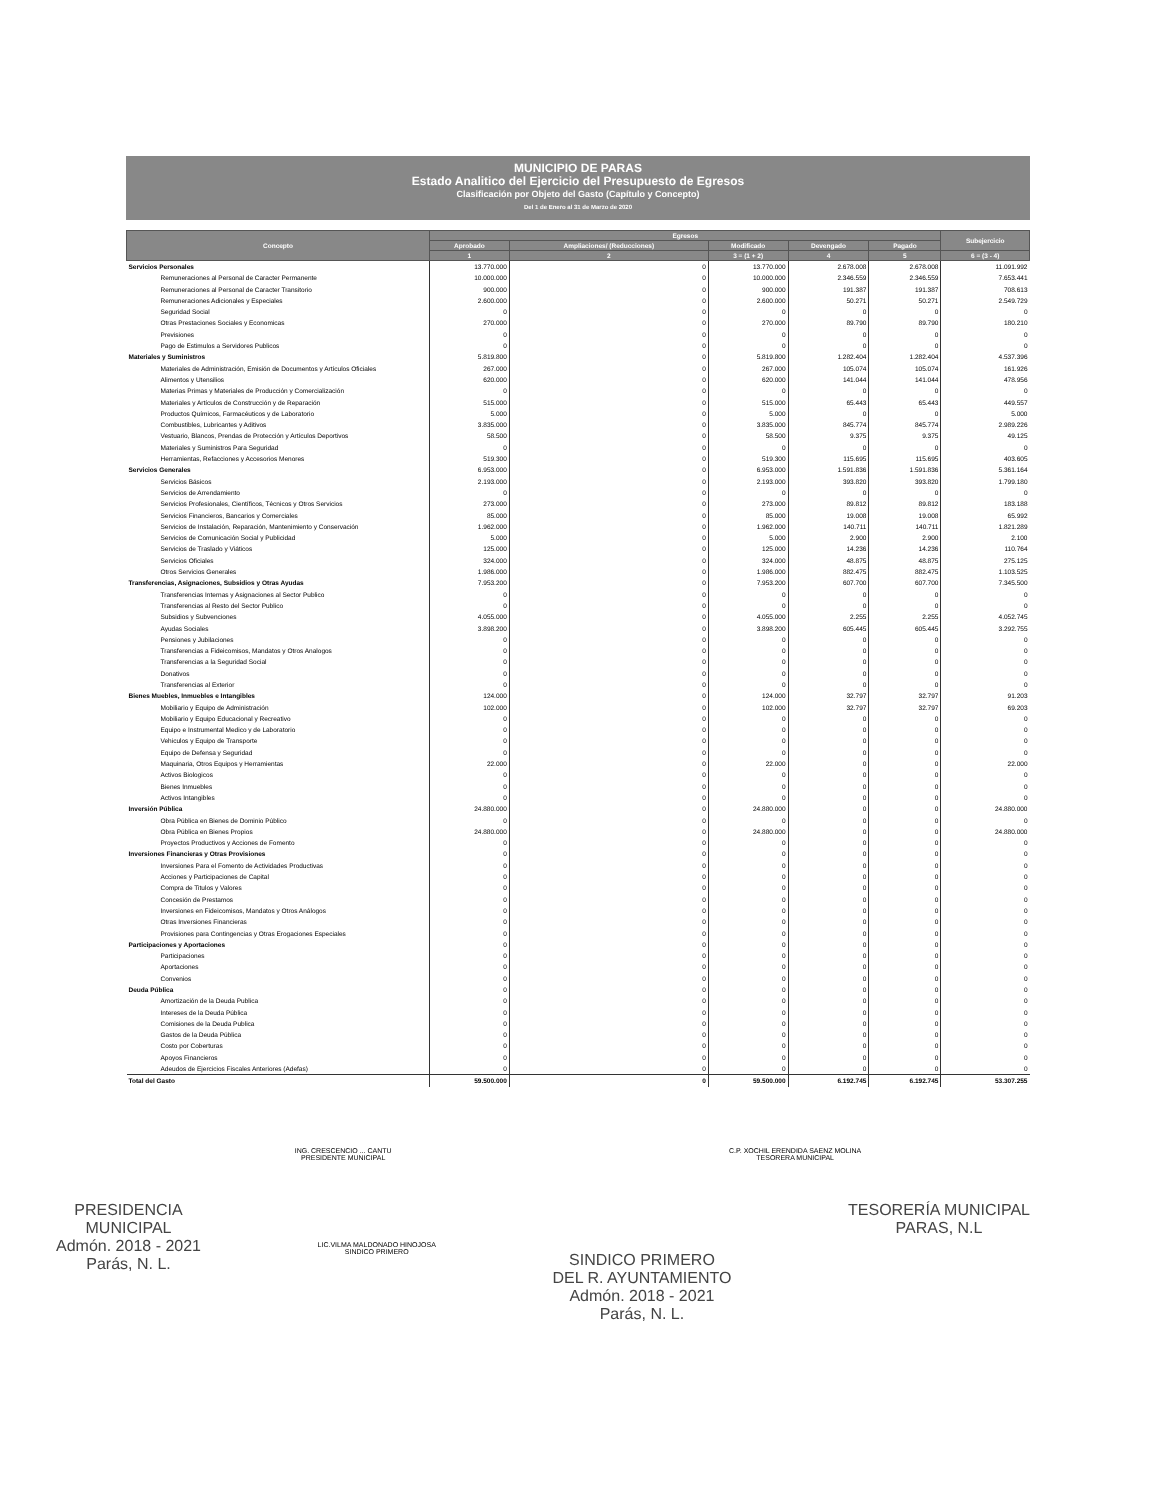MUNICIPIO DE PARAS
Estado Analitico del Ejercicio del Presupuesto de Egresos
Clasificación por Objeto del Gasto (Capítulo y Concepto)
Del 1 de Enero al 31 de Marzo de 2020
| Concepto | Egresos | | | | | Subejercicio |
| --- | --- | --- | --- | --- | --- | --- |
| | Aprobado | Ampliaciones/ (Reducciones) | Modificado | Devengado | Pagado | |
| | 1 | 2 | 3 = (1 + 2) | 4 | 5 | 6 = (3 - 4) |
| Servicios Personales | 13.770.000 | 0 | 13.770.000 | 2.678.008 | 2.678.008 | 11.091.992 |
| Remuneraciones al Personal de Caracter Permanente | 10.000.000 | 0 | 10.000.000 | 2.346.559 | 2.346.559 | 7.653.441 |
| Remuneraciones al Personal de Caracter Transitorio | 900.000 | 0 | 900.000 | 191.387 | 191.387 | 708.613 |
| Remuneraciones Adicionales y Especiales | 2.600.000 | 0 | 2.600.000 | 50.271 | 50.271 | 2.549.729 |
| Seguridad Social | 0 | 0 | 0 | 0 | 0 | 0 |
| Otras Prestaciones Sociales y Economicas | 270.000 | 0 | 270.000 | 89.790 | 89.790 | 180.210 |
| Previsiones | 0 | 0 | 0 | 0 | 0 | 0 |
| Pago de Estimulos a Servidores Publicos | 0 | 0 | 0 | 0 | 0 | 0 |
| Materiales y Suministros | 5.819.800 | 0 | 5.819.800 | 1.282.404 | 1.282.404 | 4.537.396 |
| Materiales de Administración, Emisión de Documentos y Artículos Oficiales | 267.000 | 0 | 267.000 | 105.074 | 105.074 | 161.926 |
| Alimentos y Utensilios | 620.000 | 0 | 620.000 | 141.044 | 141.044 | 478.956 |
| Materias Primas y Materiales de Producción y Comercialización | 0 | 0 | 0 | 0 | 0 | 0 |
| Materiales y Artículos de Construcción y de Reparación | 515.000 | 0 | 515.000 | 65.443 | 65.443 | 449.557 |
| Productos Químicos, Farmacéuticos y de Laboratorio | 5.000 | 0 | 5.000 | 0 | 0 | 5.000 |
| Combustibles, Lubricantes y Aditivos | 3.835.000 | 0 | 3.835.000 | 845.774 | 845.774 | 2.989.226 |
| Vestuario, Blancos, Prendas de Protección y Artículos Deportivos | 58.500 | 0 | 58.500 | 9.375 | 9.375 | 49.125 |
| Materiales y Suministros Para Seguridad | 0 | 0 | 0 | 0 | 0 | 0 |
| Herramientas, Refacciones y Accesorios Menores | 519.300 | 0 | 519.300 | 115.695 | 115.695 | 403.605 |
| Servicios Generales | 6.953.000 | 0 | 6.953.000 | 1.591.836 | 1.591.836 | 5.361.164 |
| Servicios Básicos | 2.193.000 | 0 | 2.193.000 | 393.820 | 393.820 | 1.799.180 |
| Servicios de Arrendamiento | 0 | 0 | 0 | 0 | 0 | 0 |
| Servicios Profesionales, Científicos, Técnicos y Otros Servicios | 273.000 | 0 | 273.000 | 89.812 | 89.812 | 183.188 |
| Servicios Financieros, Bancarios y Comerciales | 85.000 | 0 | 85.000 | 19.008 | 19.008 | 65.992 |
| Servicios de Instalación, Reparación, Mantenimiento y Conservación | 1.962.000 | 0 | 1.962.000 | 140.711 | 140.711 | 1.821.289 |
| Servicios de Comunicación Social y Publicidad | 5.000 | 0 | 5.000 | 2.900 | 2.900 | 2.100 |
| Servicios de Traslado y Viáticos | 125.000 | 0 | 125.000 | 14.236 | 14.236 | 110.764 |
| Servicios Oficiales | 324.000 | 0 | 324.000 | 48.875 | 48.875 | 275.125 |
| Otros Servicios Generales | 1.986.000 | 0 | 1.986.000 | 882.475 | 882.475 | 1.103.525 |
| Transferencias, Asignaciones, Subsidios y Otras Ayudas | 7.953.200 | 0 | 7.953.200 | 607.700 | 607.700 | 7.345.500 |
| Transferencias Internas y Asignaciones al Sector Publico | 0 | 0 | 0 | 0 | 0 | 0 |
| Transferencias al Resto del Sector Publico | 0 | 0 | 0 | 0 | 0 | 0 |
| Subsidios y Subvenciones | 4.055.000 | 0 | 4.055.000 | 2.255 | 2.255 | 4.052.745 |
| Ayudas Sociales | 3.898.200 | 0 | 3.898.200 | 605.445 | 605.445 | 3.292.755 |
| Pensiones y Jubilaciones | 0 | 0 | 0 | 0 | 0 | 0 |
| Transferencias a Fideicomisos, Mandatos y Otros Analogos | 0 | 0 | 0 | 0 | 0 | 0 |
| Transferencias a la Seguridad Social | 0 | 0 | 0 | 0 | 0 | 0 |
| Donativos | 0 | 0 | 0 | 0 | 0 | 0 |
| Transferencias al Exterior | 0 | 0 | 0 | 0 | 0 | 0 |
| Bienes Muebles, Inmuebles e Intangibles | 124.000 | 0 | 124.000 | 32.797 | 32.797 | 91.203 |
| Mobiliario y Equipo de Administración | 102.000 | 0 | 102.000 | 32.797 | 32.797 | 69.203 |
| Mobiliario y Equipo Educacional y Recreativo | 0 | 0 | 0 | 0 | 0 | 0 |
| Equipo e Instrumental Medico y de Laboratorio | 0 | 0 | 0 | 0 | 0 | 0 |
| Vehiculos y Equipo de Transporte | 0 | 0 | 0 | 0 | 0 | 0 |
| Equipo de Defensa y Seguridad | 0 | 0 | 0 | 0 | 0 | 0 |
| Maquinaria, Otros Equipos y Herramientas | 22.000 | 0 | 22.000 | 0 | 0 | 22.000 |
| Activos Biologicos | 0 | 0 | 0 | 0 | 0 | 0 |
| Bienes Inmuebles | 0 | 0 | 0 | 0 | 0 | 0 |
| Activos Intangibles | 0 | 0 | 0 | 0 | 0 | 0 |
| Inversión Pública | 24.880.000 | 0 | 24.880.000 | 0 | 0 | 24.880.000 |
| Obra Pública en Bienes de Dominio Público | 0 | 0 | 0 | 0 | 0 | 0 |
| Obra Pública en Bienes Propios | 24.880.000 | 0 | 24.880.000 | 0 | 0 | 24.880.000 |
| Proyectos Productivos y Acciones de Fomento | 0 | 0 | 0 | 0 | 0 | 0 |
| Inversiones Financieras y Otras Provisiones | 0 | 0 | 0 | 0 | 0 | 0 |
| Inversiones Para el Fomento de Actividades Productivas | 0 | 0 | 0 | 0 | 0 | 0 |
| Acciones y Participaciones de Capital | 0 | 0 | 0 | 0 | 0 | 0 |
| Compra de Titulos y Valores | 0 | 0 | 0 | 0 | 0 | 0 |
| Concesión de Prestamos | 0 | 0 | 0 | 0 | 0 | 0 |
| Inversiones en Fideicomisos, Mandatos y Otros Análogos | 0 | 0 | 0 | 0 | 0 | 0 |
| Otras Inversiones Financieras | 0 | 0 | 0 | 0 | 0 | 0 |
| Provisiones para Contingencias y Otras Erogaciones Especiales | 0 | 0 | 0 | 0 | 0 | 0 |
| Participaciones y Aportaciones | 0 | 0 | 0 | 0 | 0 | 0 |
| Participaciones | 0 | 0 | 0 | 0 | 0 | 0 |
| Aportaciones | 0 | 0 | 0 | 0 | 0 | 0 |
| Convenios | 0 | 0 | 0 | 0 | 0 | 0 |
| Deuda Pública | 0 | 0 | 0 | 0 | 0 | 0 |
| Amortización de la Deuda Publica | 0 | 0 | 0 | 0 | 0 | 0 |
| Intereses de la Deuda Pública | 0 | 0 | 0 | 0 | 0 | 0 |
| Comisiones de la Deuda Publica | 0 | 0 | 0 | 0 | 0 | 0 |
| Gastos de la Deuda Pública | 0 | 0 | 0 | 0 | 0 | 0 |
| Costo por Coberturas | 0 | 0 | 0 | 0 | 0 | 0 |
| Apoyos Financieros | 0 | 0 | 0 | 0 | 0 | 0 |
| Adeudos de Ejercicios Fiscales Anteriores (Adefas) | 0 | 0 | 0 | 0 | 0 | 0 |
| Total del Gasto | 59.500.000 | 0 | 59.500.000 | 6.192.745 | 6.192.745 | 53.307.255 |
ING. CRESCENCIO ... CANTU
PRESIDENTE MUNICIPAL
C.P. XOCHIL ERENDIDA SAENZ MOLINA
TESORERA MUNICIPAL
PRESIDENCIA
MUNICIPAL
Admón. 2018 - 2021
Parás, N. L.
LIC.VILMA MALDONADO HINOJOSA
SINDICO PRIMERO
SINDICO PRIMERO
DEL R. AYUNTAMIENTO
Admón. 2018 - 2021
Parás, N. L.
TESORERÍA MUNICIPAL
PARAS, N.L